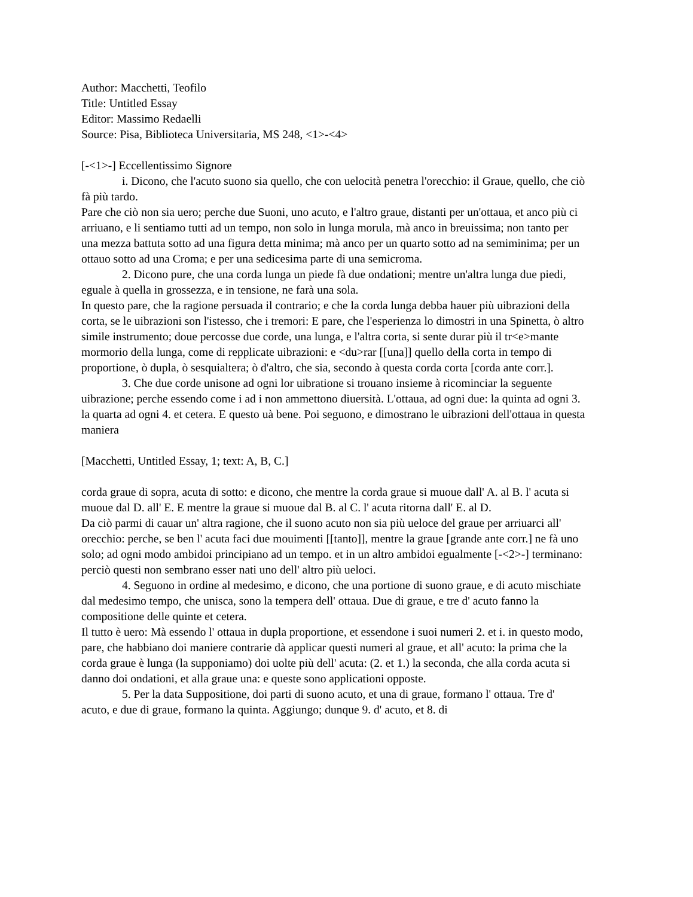Author: Macchetti, Teofilo
Title: Untitled Essay
Editor: Massimo Redaelli
Source: Pisa, Biblioteca Universitaria, MS 248, <1>-<4>
[-<1>-] Eccellentissimo Signore
i. Dicono, che l'acuto suono sia quello, che con uelocità penetra l'orecchio: il Graue, quello, che ciò fà più tardo.
Pare che ciò non sia uero; perche due Suoni, uno acuto, e l'altro graue, distanti per un'ottaua, et anco più ci arriuano, e li sentiamo tutti ad un tempo, non solo in lunga morula, mà anco in breuissima; non tanto per una mezza battuta sotto ad una figura detta minima; mà anco per un quarto sotto ad na semiminima; per un ottauo sotto ad una Croma; e per una sedicesima parte di una semicroma.
2. Dicono pure, che una corda lunga un piede fà due ondationi; mentre un'altra lunga due piedi, eguale à quella in grossezza, e in tensione, ne farà una sola.
In questo pare, che la ragione persuada il contrario; e che la corda lunga debba hauer più uibrazioni della corta, se le uibrazioni son l'istesso, che i tremori: E pare, che l'esperienza lo dimostri in una Spinetta, ò altro simile instrumento; doue percosse due corde, una lunga, e l'altra corta, si sente durar più il tr<e>mante mormorio della lunga, come di repplicate uibrazioni: e <du>rar [[una]] quello della corta in tempo di proportione, ò dupla, ò sesquialtera; ò d'altro, che sia, secondo à questa corda corta [corda ante corr.].
3. Che due corde unisone ad ogni lor uibratione si trouano insieme à ricominciar la seguente uibrazione; perche essendo come i ad i non ammettono diuersità. L'ottaua, ad ogni due: la quinta ad ogni 3. la quarta ad ogni 4. et cetera. E questo uà bene. Poi seguono, e dimostrano le uibrazioni dell'ottaua in questa maniera
[Macchetti, Untitled Essay, 1; text: A, B, C.]
corda graue di sopra, acuta di sotto: e dicono, che mentre la corda graue si muoue dall' A. al B. l' acuta si muoue dal D. all' E. E mentre la graue si muoue dal B. al C. l' acuta ritorna dall' E. al D.
Da ciò parmi di cauar un' altra ragione, che il suono acuto non sia più ueloce del graue per arriuarci all' orecchio: perche, se ben l' acuta faci due mouimenti [[tanto]], mentre la graue [grande ante corr.] ne fà uno solo; ad ogni modo ambidoi principiano ad un tempo. et in un altro ambidoi egualmente [-<2>-] terminano: perciò questi non sembrano esser nati uno dell' altro più ueloci.
4. Seguono in ordine al medesimo, e dicono, che una portione di suono graue, e di acuto mischiate dal medesimo tempo, che unisca, sono la tempera dell' ottaua. Due di graue, e tre d' acuto fanno la compositione delle quinte et cetera.
Il tutto è uero: Mà essendo l' ottaua in dupla proportione, et essendone i suoi numeri 2. et i. in questo modo, pare, che habbiano doi maniere contrarie dà applicar questi numeri al graue, et all' acuto: la prima che la corda graue è lunga (la supponiamo) doi uolte più dell' acuta: (2. et 1.) la seconda, che alla corda acuta si danno doi ondationi, et alla graue una: e queste sono applicationi opposte.
5. Per la data Suppositione, doi parti di suono acuto, et una di graue, formano l' ottaua. Tre d' acuto, e due di graue, formano la quinta. Aggiungo; dunque 9. d' acuto, et 8. di